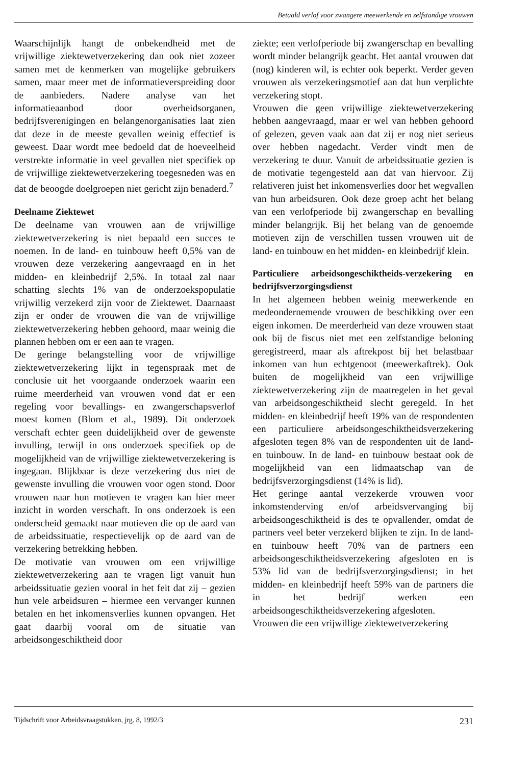Betaald verlof voor zwangere meewerkende en zelfstandige vrouwen
Waarschijnlijk hangt de onbekendheid met de vrijwillige ziektewetverzekering dan ook niet zozeer samen met de kenmerken van mogelijke gebruikers samen, maar meer met de informatieverspreiding door de aanbieders. Nadere analyse van het informatieaanbod door overheidsorganen, bedrijfsverenigingen en belangenorganisaties laat zien dat deze in de meeste gevallen weinig effectief is geweest. Daar wordt mee bedoeld dat de hoeveelheid verstrekte informatie in veel gevallen niet specifiek op de vrijwillige ziektewetverzekering toegesneden was en dat de beoogde doelgroepen niet gericht zijn benaderd.<sup>7</sup>
Deelname Ziektewet
De deelname van vrouwen aan de vrijwillige ziektewetverzekering is niet bepaald een succes te noemen. In de land- en tuinbouw heeft 0,5% van de vrouwen deze verzekering aangevraagd en in het midden- en kleinbedrijf 2,5%. In totaal zal naar schatting slechts 1% van de onderzoekspopulatie vrijwillig verzekerd zijn voor de Ziektewet. Daarnaast zijn er onder de vrouwen die van de vrijwillige ziektewetverzekering hebben gehoord, maar weinig die plannen hebben om er een aan te vragen.
De geringe belangstelling voor de vrijwillige ziektewetverzekering lijkt in tegenspraak met de conclusie uit het voorgaande onderzoek waarin een ruime meerderheid van vrouwen vond dat er een regeling voor bevallings- en zwangerschapsverlof moest komen (Blom et al., 1989). Dit onderzoek verschaft echter geen duidelijkheid over de gewenste invulling, terwijl in ons onderzoek specifiek op de mogelijkheid van de vrijwillige ziektewetverzekering is ingegaan. Blijkbaar is deze verzekering dus niet de gewenste invulling die vrouwen voor ogen stond. Door vrouwen naar hun motieven te vragen kan hier meer inzicht in worden verschaft. In ons onderzoek is een onderscheid gemaakt naar motieven die op de aard van de arbeidssituatie, respectievelijk op de aard van de verzekering betrekking hebben.
De motivatie van vrouwen om een vrijwillige ziektewetverzekering aan te vragen ligt vanuit hun arbeidssituatie gezien vooral in het feit dat zij – gezien hun vele arbeidsuren – hiermee een vervanger kunnen betalen en het inkomensverlies kunnen opvangen. Het gaat daarbij vooral om de situatie van arbeidsongeschiktheid door
ziekte; een verlofperiode bij zwangerschap en bevalling wordt minder belangrijk geacht. Het aantal vrouwen dat (nog) kinderen wil, is echter ook beperkt. Verder geven vrouwen als verzekeringsmotief aan dat hun verplichte verzekering stopt.
Vrouwen die geen vrijwillige ziektewetverzekering hebben aangevraagd, maar er wel van hebben gehoord of gelezen, geven vaak aan dat zij er nog niet serieus over hebben nagedacht. Verder vindt men de verzekering te duur. Vanuit de arbeidssituatie gezien is de motivatie tegengesteld aan dat van hiervoor. Zij relativeren juist het inkomensverlies door het wegvallen van hun arbeidsuren. Ook deze groep acht het belang van een verlofperiode bij zwangerschap en bevalling minder belangrijk. Bij het belang van de genoemde motieven zijn de verschillen tussen vrouwen uit de land- en tuinbouw en het midden- en kleinbedrijf klein.
Particuliere arbeidsongeschiktheids-verzekering en bedrijfsverzorgingsdienst
In het algemeen hebben weinig meewerkende en medeondernemende vrouwen de beschikking over een eigen inkomen. De meerderheid van deze vrouwen staat ook bij de fiscus niet met een zelfstandige beloning geregistreerd, maar als aftrekpost bij het belastbaar inkomen van hun echtgenoot (meewerkaftrek). Ook buiten de mogelijkheid van een vrijwillige ziektewetverzekering zijn de maatregelen in het geval van arbeidsongeschiktheid slecht geregeld. In het midden- en kleinbedrijf heeft 19% van de respondenten een particuliere arbeidsongeschiktheidsverzekering afgesloten tegen 8% van de respondenten uit de land- en tuinbouw. In de land- en tuinbouw bestaat ook de mogelijkheid van een lidmaatschap van de bedrijfsverzorgingsdienst (14% is lid).
Het geringe aantal verzekerde vrouwen voor inkomstenderving en/of arbeidsvervanging bij arbeidsongeschiktheid is des te opvallender, omdat de partners veel beter verzekerd blijken te zijn. In de land- en tuinbouw heeft 70% van de partners een arbeidsongeschiktheidsverzekering afgesloten en is 53% lid van de bedrijfsverzorgingsdienst; in het midden- en kleinbedrijf heeft 59% van de partners die in het bedrijf werken een arbeidsongeschiktheidsverzekering afgesloten.
Vrouwen die een vrijwillige ziektewetverzekering
Tijdschrift voor Arbeidsvraagstukken, jrg. 8, 1992/3 231